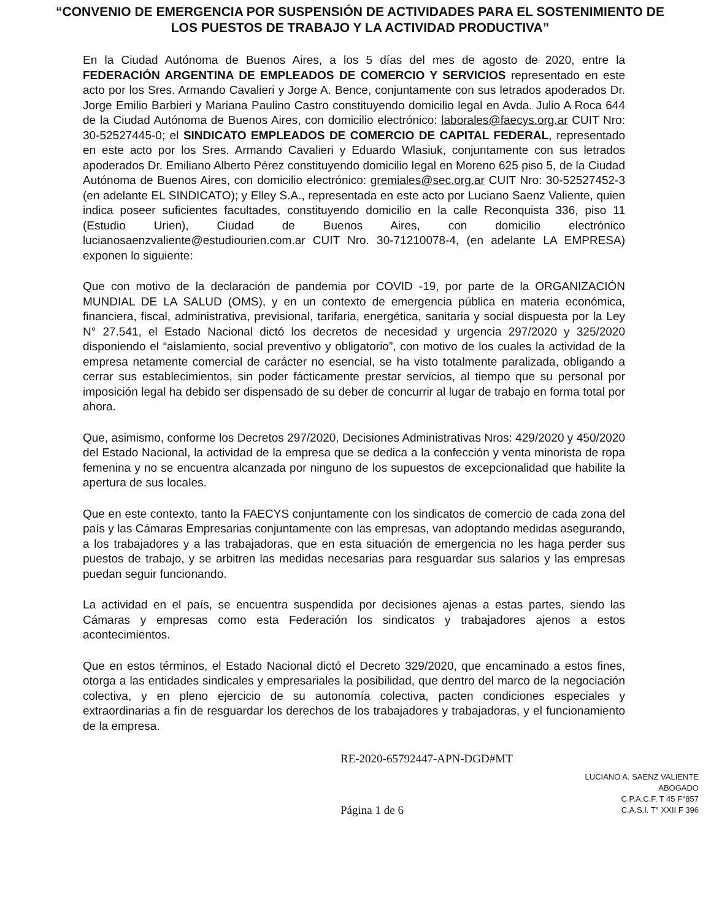“CONVENIO DE EMERGENCIA POR SUSPENSIÓN DE ACTIVIDADES PARA EL SOSTENIMIENTO DE LOS PUESTOS DE TRABAJO Y LA ACTIVIDAD PRODUCTIVA”
En la Ciudad Autónoma de Buenos Aires, a los 5 días del mes de agosto de 2020, entre la FEDERACIÓN ARGENTINA DE EMPLEADOS DE COMERCIO Y SERVICIOS representado en este acto por los Sres. Armando Cavalieri y Jorge A. Bence, conjuntamente con sus letrados apoderados Dr. Jorge Emilio Barbieri y Mariana Paulino Castro constituyendo domicilio legal en Avda. Julio A Roca 644 de la Ciudad Autónoma de Buenos Aires, con domicilio electrónico: laborales@faecys.org.ar CUIT Nro: 30-52527445-0; el SINDICATO EMPLEADOS DE COMERCIO DE CAPITAL FEDERAL, representado en este acto por los Sres. Armando Cavalieri y Eduardo Wlasiuk, conjuntamente con sus letrados apoderados Dr. Emiliano Alberto Pérez constituyendo domicilio legal en Moreno 625 piso 5, de la Ciudad Autónoma de Buenos Aires, con domicilio electrónico: gremiales@sec.org.ar CUIT Nro: 30-52527452-3 (en adelante EL SINDICATO); y Elley S.A., representada en este acto por Luciano Saenz Valiente, quien indica poseer suficientes facultades, constituyendo domicilio en la calle Reconquista 336, piso 11 (Estudio Urien), Ciudad de Buenos Aires, con domicilio electrónico lucianosaenzvaliente@estudiourien.com.ar CUIT Nro. 30-71210078-4, (en adelante LA EMPRESA) exponen lo siguiente:
Que con motivo de la declaración de pandemia por COVID -19, por parte de la ORGANIZACIÓN MUNDIAL DE LA SALUD (OMS), y en un contexto de emergencia pública en materia económica, financiera, fiscal, administrativa, previsional, tarifaria, energética, sanitaria y social dispuesta por la Ley N° 27.541, el Estado Nacional dictó los decretos de necesidad y urgencia 297/2020 y 325/2020 disponiendo el “aislamiento, social preventivo y obligatorio”, con motivo de los cuales la actividad de la empresa netamente comercial de carácter no esencial, se ha visto totalmente paralizada, obligando a cerrar sus establecimientos, sin poder fácticamente prestar servicios, al tiempo que su personal por imposición legal ha debido ser dispensado de su deber de concurrir al lugar de trabajo en forma total por ahora.
Que, asimismo, conforme los Decretos 297/2020, Decisiones Administrativas Nros: 429/2020 y 450/2020 del Estado Nacional, la actividad de la empresa que se dedica a la confección y venta minorista de ropa femenina y no se encuentra alcanzada por ninguno de los supuestos de excepcionalidad que habilite la apertura de sus locales.
Que en este contexto, tanto la FAECYS conjuntamente con los sindicatos de comercio de cada zona del país y las Cámaras Empresarias conjuntamente con las empresas, van adoptando medidas asegurando, a los trabajadores y a las trabajadoras, que en esta situación de emergencia no les haga perder sus puestos de trabajo, y se arbitren las medidas necesarias para resguardar sus salarios y las empresas puedan seguir funcionando.
La actividad en el país, se encuentra suspendida por decisiones ajenas a estas partes, siendo las Cámaras y empresas como esta Federación los sindicatos y trabajadores ajenos a estos acontecimientos.
Que en estos términos, el Estado Nacional dictó el Decreto 329/2020, que encaminado a estos fines, otorga a las entidades sindicales y empresariales la posibilidad, que dentro del marco de la negociación colectiva, y en pleno ejercicio de su autonomía colectiva, pacten condiciones especiales y extraordinarias a fin de resguardar los derechos de los trabajadores y trabajadoras, y el funcionamiento de la empresa.
RE-2020-65792447-APN-DGD#MT
LUCIANO A. SAENZ VALIENTE
ABOGADO
C.P.A.C.F. T 45 F°857
C.A.S.I. T° XXII F 396
Página 1 de 6